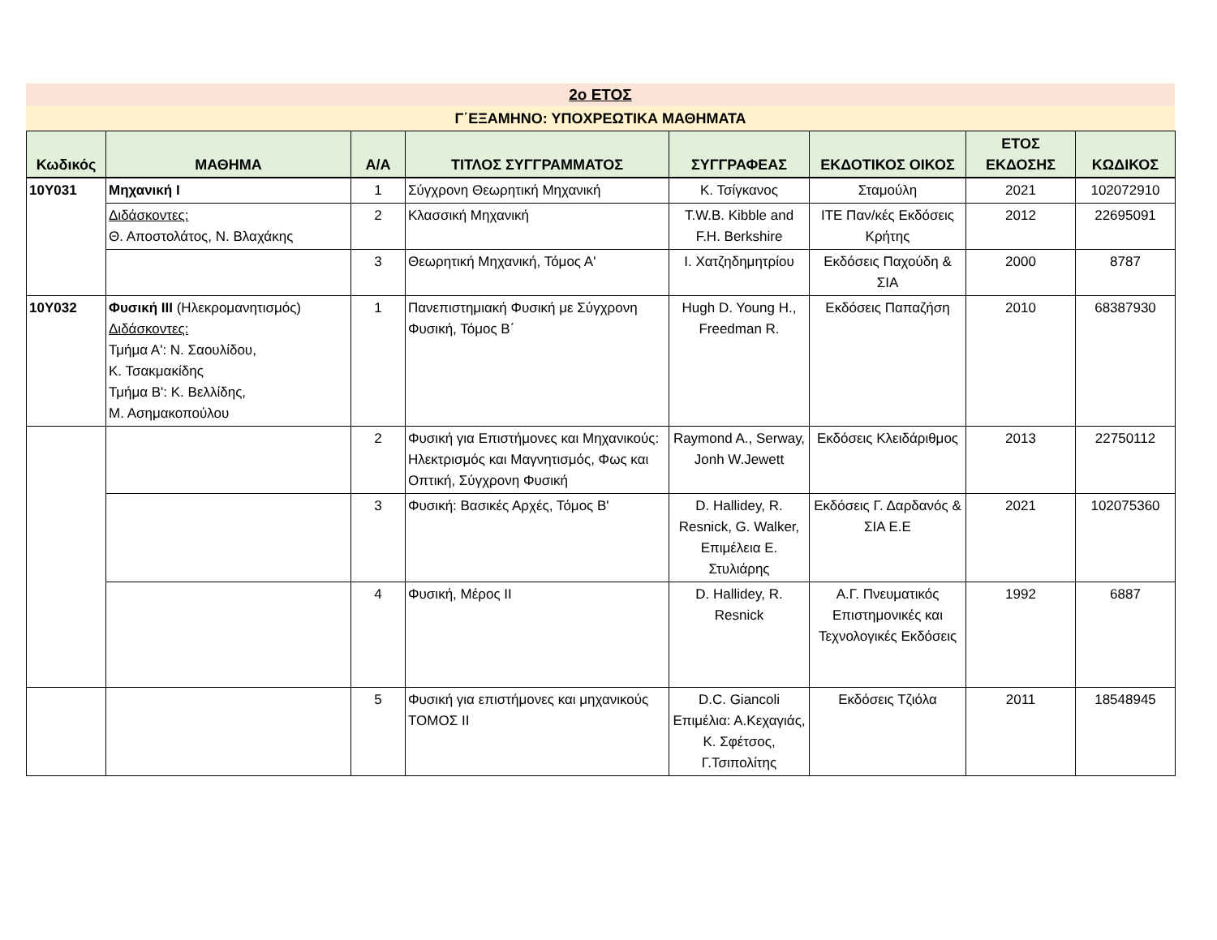2ο ΕΤΟΣ
Γ΄ΕΞΑΜΗΝΟ: ΥΠΟΧΡΕΩΤΙΚΑ ΜΑΘΗΜΑΤΑ
| Κωδικός | ΜΑΘΗΜΑ | Α/Α | ΤΙΤΛΟΣ ΣΥΓΓΡΑΜΜΑΤΟΣ | ΣΥΓΓΡΑΦΕΑΣ | ΕΚΔΟΤΙΚΟΣ ΟΙΚΟΣ | ΕΤΟΣ ΕΚΔΟΣΗΣ | ΚΩΔΙΚΟΣ |
| --- | --- | --- | --- | --- | --- | --- | --- |
| 10Υ031 | Μηχανική Ι | 1 | Σύγχρονη Θεωρητική Μηχανική | Κ. Τσίγκανος | Σταμούλη | 2021 | 102072910 |
| | Διδάσκοντες: Θ. Αποστολάτος, Ν. Βλαχάκης | 2 | Κλασσική Μηχανική | T.W.B. Kibble and F.H. Berkshire | ΙΤΕ Παν/κές Εκδόσεις Κρήτης | 2012 | 22695091 |
| | | 3 | Θεωρητική Μηχανική, Τόμος Α' | Ι. Χατζηδημητρίου | Εκδόσεις Παχούδη & ΣΙΑ | 2000 | 8787 |
| 10Υ032 | Φυσική ΙΙΙ (Ηλεκρομανητισμός) Διδάσκοντες: Τμήμα Α': Ν. Σαουλίδου, Κ. Τσακμακίδης Τμήμα Β': Κ. Βελλίδης, Μ. Ασημακοπούλου | 1 | Πανεπιστημιακή Φυσική με Σύγχρονη Φυσική, Τόμος Β΄ | Hugh D. Young H., Freedman R. | Εκδόσεις Παπαζήση | 2010 | 68387930 |
| | | 2 | Φυσική για Επιστήμονες και Μηχανικούς: Ηλεκτρισμός και Μαγνητισμός, Φως και Οπτική, Σύγχρονη Φυσική | Raymond A., Serway, Jonh W.Jewett | Εκδόσεις Κλειδάριθμος | 2013 | 22750112 |
| | | 3 | Φυσική: Βασικές Αρχές, Τόμος Β' | D. Hallidey, R. Resnick, G. Walker, Επιμέλεια Ε. Στυλιάρης | Εκδόσεις Γ. Δαρδανός & ΣΙΑ Ε.Ε | 2021 | 102075360 |
| | | 4 | Φυσική, Μέρος ΙΙ | D. Hallidey, R. Resnick | Α.Γ. Πνευματικός Επιστημονικές και Τεχνολογικές Εκδόσεις | 1992 | 6887 |
| | | 5 | Φυσική για επιστήμονες και μηχανικούς ΤΟΜΟΣ ΙΙ | D.C. Giancoli Επιμέλια: Α.Κεχαγιάς, Κ. Σφέτσος, Γ.Τσιπολίτης | Εκδόσεις Τζιόλα | 2011 | 18548945 |